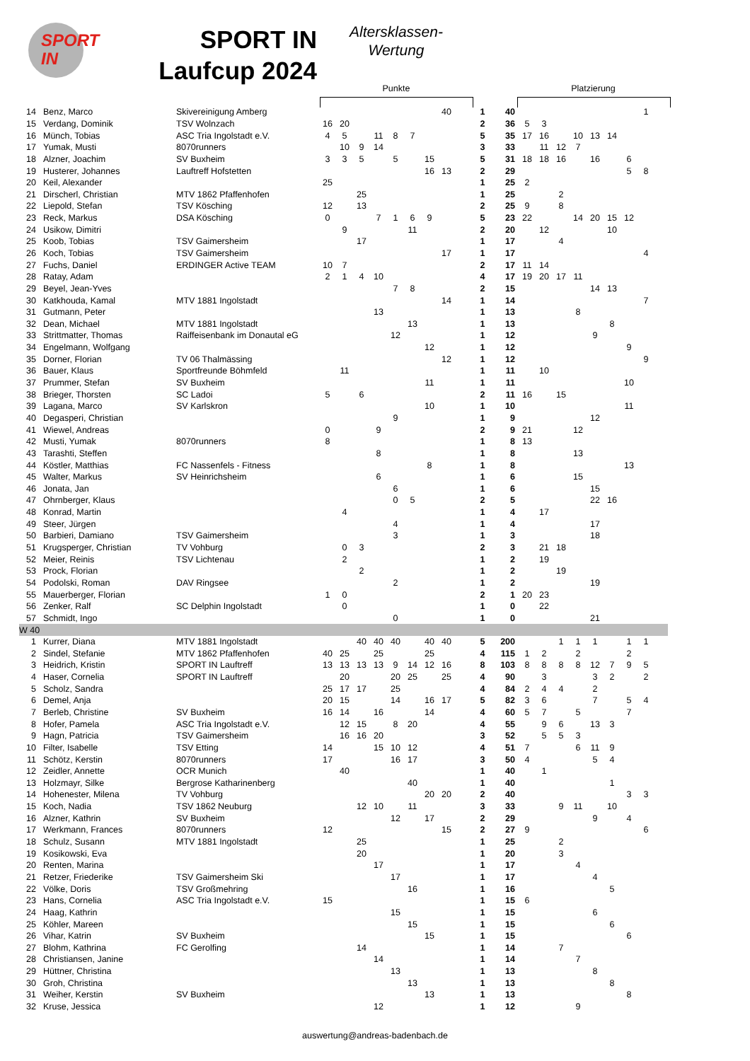SPORT
IN
SPORT IN Laufcup 2024
Altersklassen-
Wertung
Punkte Platzierung
| 14 | Benz, Marco | Skivereinigung Amberg | | | | | | | | 40 | | 1 | 40 | | | | | | | | | 1 | |
| 15 | Verdang, Dominik | TSV Wolnzach | 16 | 20 | | | | | | | | 2 | 36 | | 5 | 3 | | | | | | | |
| 16 | Münch, Tobias | ASC Tria Ingolstadt e.V. | 4 | 5 | | 11 | 8 | 7 | | | | 5 | 35 | | 17 | 16 | | 10 | 13 | 14 | | | |
| 17 | Yumak, Musti | 8070runners | | 10 | 9 | 14 | | | | | | 3 | 33 | | | 11 | 12 | 7 | | | | | |
| 18 | Alzner, Joachim | SV Buxheim | 3 | 3 | 5 | | 5 | | 15 | | | 5 | 31 | | 18 | 18 | 16 | | 16 | | 6 | | |
| 19 | Husterer, Johannes | Lauftreff Hofstetten | | | | | | | 16 | 13 | | 2 | 29 | | | | | | | | 5 | 8 | |
| 20 | Keil, Alexander | | 25 | | | | | | | | | 1 | 25 | | 2 | | | | | | | | |
| 21 | Dirscherl, Christian | MTV 1862 Pfaffenhofen | | | 25 | | | | | | | 1 | 25 | | | | 2 | | | | | | |
| 22 | Liepold, Stefan | TSV Kösching | 12 | | 13 | | | | | | | 2 | 25 | | 9 | | 8 | | | | | | |
| 23 | Reck, Markus | DSA Kösching | 0 | | | 7 | 1 | 6 | 9 | | | 5 | 23 | | 22 | | | 14 | 20 | 15 | 12 | | |
| 24 | Usikow, Dimitri | | | 9 | | | | 11 | | | | 2 | 20 | | | 12 | | | | 10 | | | |
| 25 | Koob, Tobias | TSV Gaimersheim | | | 17 | | | | | | | 1 | 17 | | | | 4 | | | | | | |
| 26 | Koch, Tobias | TSV Gaimersheim | | | | | | | | 17 | | 1 | 17 | | | | | | | | | 4 | |
| 27 | Fuchs, Daniel | ERDINGER Active TEAM | 10 | 7 | | | | | | | | 2 | 17 | | 11 | 14 | | | | | | | |
| 28 | Ratay, Adam | | 2 | 1 | 4 | 10 | | | | | | 4 | 17 | | 19 | 20 | 17 | 11 | | | | | |
| 29 | Beyel, Jean-Yves | | | | | | 7 | 8 | | | | 2 | 15 | | | | | | 14 | 13 | | | |
| 30 | Katkhouda, Kamal | MTV 1881 Ingolstadt | | | | | | | | 14 | | 1 | 14 | | | | | | | | | 7 | |
| 31 | Gutmann, Peter | | | | | 13 | | | | | | 1 | 13 | | | | | 8 | | | | | |
| 32 | Dean, Michael | MTV 1881 Ingolstadt | | | | | | 13 | | | | 1 | 13 | | | | | | | 8 | | | |
| 33 | Strittmatter, Thomas | Raiffeisenbank im Donautal eG | | | | | 12 | | | | | 1 | 12 | | | | | | 9 | | | | |
| 34 | Engelmann, Wolfgang | | | | | | | | 12 | | | 1 | 12 | | | | | | | | 9 | | |
| 35 | Dorner, Florian | TV 06 Thalmässing | | | | | | | | 12 | | 1 | 12 | | | | | | | | | 9 | |
| 36 | Bauer, Klaus | Sportfreunde Böhmfeld | | 11 | | | | | | | | 1 | 11 | | | 10 | | | | | | | |
| 37 | Prummer, Stefan | SV Buxheim | | | | | | | 11 | | | 1 | 11 | | | | | | | | 10 | | |
| 38 | Brieger, Thorsten | SC Ladoi | 5 | | 6 | | | | | | | 2 | 11 | | 16 | | 15 | | | | | | |
| 39 | Lagana, Marco | SV Karlskron | | | | | | | 10 | | | 1 | 10 | | | | | | | | 11 | | |
| 40 | Degasperi, Christian | | | | | | 9 | | | | | 1 | 9 | | | | | | 12 | | | | |
| 41 | Wiewel, Andreas | | 0 | | | 9 | | | | | | 2 | 9 | | 21 | | | 12 | | | | | |
| 42 | Musti, Yumak | 8070runners | 8 | | | | | | | | | 1 | 8 | | 13 | | | | | | | | |
| 43 | Tarashti, Steffen | | | | | 8 | | | | | | 1 | 8 | | | | | 13 | | | | | |
| 44 | Köstler, Matthias | FC Nassenfels - Fitness | | | | | | | 8 | | | 1 | 8 | | | | | | | | 13 | | |
| 45 | Walter, Markus | SV Heinrichsheim | | | | 6 | | | | | | 1 | 6 | | | | | 15 | | | | | |
| 46 | Jonata, Jan | | | | | | 6 | | | | | 1 | 6 | | | | | | 15 | | | | |
| 47 | Ohrnberger, Klaus | | | | | | 0 | 5 | | | | 2 | 5 | | | | | | 22 | 16 | | | |
| 48 | Konrad, Martin | | | 4 | | | | | | | | 1 | 4 | | | 17 | | | | | | | |
| 49 | Steer, Jürgen | | | | | | 4 | | | | | 1 | 4 | | | | | | 17 | | | | |
| 50 | Barbieri, Damiano | TSV Gaimersheim | | | | | 3 | | | | | 1 | 3 | | | | | | 18 | | | | |
| 51 | Krugsperger, Christian | TV Vohburg | | 0 | 3 | | | | | | | 2 | 3 | | | 21 | 18 | | | | | | |
| 52 | Meier, Reinis | TSV Lichtenau | | 2 | | | | | | | | 1 | 2 | | | 19 | | | | | | | |
| 53 | Prock, Florian | | | | 2 | | | | | | | 1 | 2 | | | | 19 | | | | | | |
| 54 | Podolski, Roman | DAV Ringsee | | | | | 2 | | | | | 1 | 2 | | | | | | 19 | | | | |
| 55 | Mauerberger, Florian | | 1 | 0 | | | | | | | | 2 | 1 | | 20 | 23 | | | | | | | |
| 56 | Zenker, Ralf | SC Delphin Ingolstadt | | 0 | | | | | | | | 1 | 0 | | | 22 | | | | | | | |
| 57 | Schmidt, Ingo | | | | | | 0 | | | | | 1 | 0 | | | | | | 21 | | | | |
| W 40 | | | | | | | | | | | | | | | | | | | | | | | |
| 1 | Kurrer, Diana | MTV 1881 Ingolstadt | | | 40 | 40 | 40 | | 40 | 40 | | 5 | 200 | | | | 1 | 1 | 1 | | 1 | 1 | |
| 2 | Sindel, Stefanie | MTV 1862 Pfaffenhofen | 40 | 25 | | 25 | | | 25 | | | 4 | 115 | | 1 | 2 | | 2 | | | 2 | | |
| 3 | Heidrich, Kristin | SPORT IN Lauftreff | 13 | 13 | 13 | 13 | 9 | 14 | 12 | 16 | | 8 | 103 | | 8 | 8 | 8 | 8 | 12 | 7 | 9 | 5 | |
| 4 | Haser, Cornelia | SPORT IN Lauftreff | | 20 | | | 20 | 25 | | 25 | | 4 | 90 | | | 3 | | | 3 | 2 | | 2 | |
| 5 | Scholz, Sandra | | 25 | 17 | 17 | | 25 | | | | | 4 | 84 | | 2 | 4 | 4 | | 2 | | | | |
| 6 | Demel, Anja | | 20 | 15 | | | 14 | | 16 | 17 | | 5 | 82 | | 3 | 6 | | | 7 | | 5 | 4 | |
| 7 | Berleb, Christine | SV Buxheim | 16 | 14 | | 16 | | | 14 | | | 4 | 60 | | 5 | 7 | | 5 | | | 7 | | |
| 8 | Hofer, Pamela | ASC Tria Ingolstadt e.V. | | 12 | 15 | | 8 | 20 | | | | 4 | 55 | | | 9 | 6 | | 13 | 3 | | | |
| 9 | Hagn, Patricia | TSV Gaimersheim | | 16 | 16 | 20 | | | | | | 3 | 52 | | | 5 | 5 | 3 | | | | | |
| 10 | Filter, Isabelle | TSV Etting | 14 | | | 15 | 10 | 12 | | | | 4 | 51 | | 7 | | | 6 | 11 | 9 | | | |
| 11 | Schötz, Kerstin | 8070runners | 17 | | | | 16 | 17 | | | | 3 | 50 | | 4 | | | | 5 | 4 | | | |
| 12 | Zeidler, Annette | OCR Munich | | 40 | | | | | | | | 1 | 40 | | | 1 | | | | | | | |
| 13 | Holzmayr, Silke | Bergrose Katharinenberg | | | | | | 40 | | | | 1 | 40 | | | | | | | 1 | | | |
| 14 | Hohenester, Milena | TV Vohburg | | | | | | | 20 | 20 | | 2 | 40 | | | | | | | | 3 | 3 | |
| 15 | Koch, Nadia | TSV 1862 Neuburg | | | 12 | 10 | | 11 | | | | 3 | 33 | | | | 9 | 11 | | 10 | | | |
| 16 | Alzner, Kathrin | SV Buxheim | | | | | 12 | | 17 | | | 2 | 29 | | | | | | 9 | | 4 | | |
| 17 | Werkmann, Frances | 8070runners | 12 | | | | | | | 15 | | 2 | 27 | | 9 | | | | | | | 6 | |
| 18 | Schulz, Susann | MTV 1881 Ingolstadt | | | 25 | | | | | | | 1 | 25 | | | | 2 | | | | | | |
| 19 | Kosikowski, Eva | | | | 20 | | | | | | | 1 | 20 | | | | 3 | | | | | | |
| 20 | Renten, Marina | | | | | 17 | | | | | | 1 | 17 | | | | | 4 | | | | | |
| 21 | Retzer, Friederike | TSV Gaimersheim Ski | | | | | 17 | | | | | 1 | 17 | | | | | | 4 | | | | |
| 22 | Völke, Doris | TSV Großmehring | | | | | | 16 | | | | 1 | 16 | | | | | | | 5 | | | |
| 23 | Hans, Cornelia | ASC Tria Ingolstadt e.V. | 15 | | | | | | | | | 1 | 15 | | 6 | | | | | | | | |
| 24 | Haag, Kathrin | | | | | | 15 | | | | | 1 | 15 | | | | | | 6 | | | | |
| 25 | Köhler, Mareen | | | | | | | 15 | | | | 1 | 15 | | | | | | | 6 | | | |
| 26 | Vihar, Katrin | SV Buxheim | | | | | | | 15 | | | 1 | 15 | | | | | | | | 6 | | |
| 27 | Blohm, Kathrina | FC Gerolfing | | | 14 | | | | | | | 1 | 14 | | | | 7 | | | | | | |
| 28 | Christiansen, Janine | | | | | 14 | | | | | | 1 | 14 | | | | | 7 | | | | | |
| 29 | Hüttner, Christina | | | | | | 13 | | | | | 1 | 13 | | | | | | 8 | | | | |
| 30 | Groh, Christina | | | | | | | 13 | | | | 1 | 13 | | | | | | | 8 | | | |
| 31 | Weiher, Kerstin | SV Buxheim | | | | | | | 13 | | | 1 | 13 | | | | | | | | 8 | | |
| 32 | Kruse, Jessica | | | | | 12 | | | | | | 1 | 12 | | | | | 9 | | | | | |
auswertung@andreas-badenbach.de